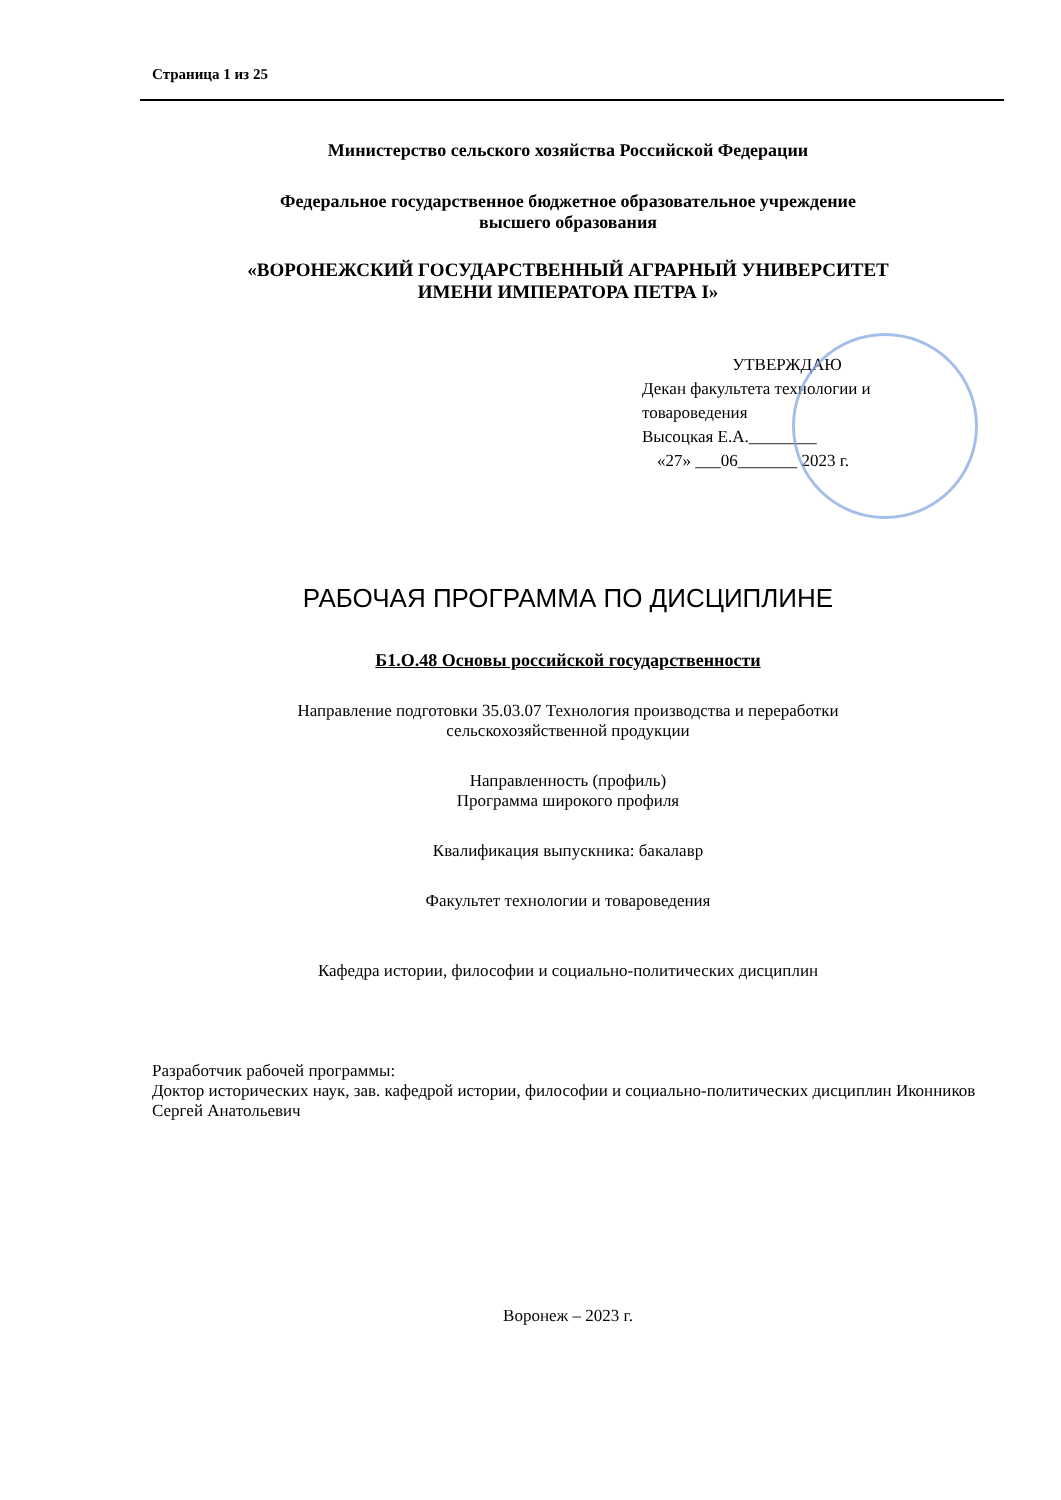Страница 1 из 25
Министерство сельского хозяйства Российской Федерации
Федеральное государственное бюджетное образовательное учреждение
высшего образования
«ВОРОНЕЖСКИЙ ГОСУДАРСТВЕННЫЙ АГРАРНЫЙ УНИВЕРСИТЕТ
ИМЕНИ ИМПЕРАТОРА ПЕТРА I»
УТВЕРЖДАЮ
Декан факультета технологии и товароведения
Высоцкая Е.А.________
«27» ___06_______ 2023 г.
РАБОЧАЯ ПРОГРАММА ПО ДИСЦИПЛИНЕ
Б1.О.48 Основы российской государственности
Направление подготовки 35.03.07 Технология производства и переработки
сельскохозяйственной продукции
Направленность (профиль)
Программа широкого профиля
Квалификация выпускника: бакалавр
Факультет технологии и товароведения
Кафедра истории, философии и социально-политических дисциплин
Разработчик рабочей программы:
Доктор исторических наук, зав. кафедрой истории, философии и социально-политических дисциплин Иконников Сергей Анатольевич
Воронеж – 2023 г.